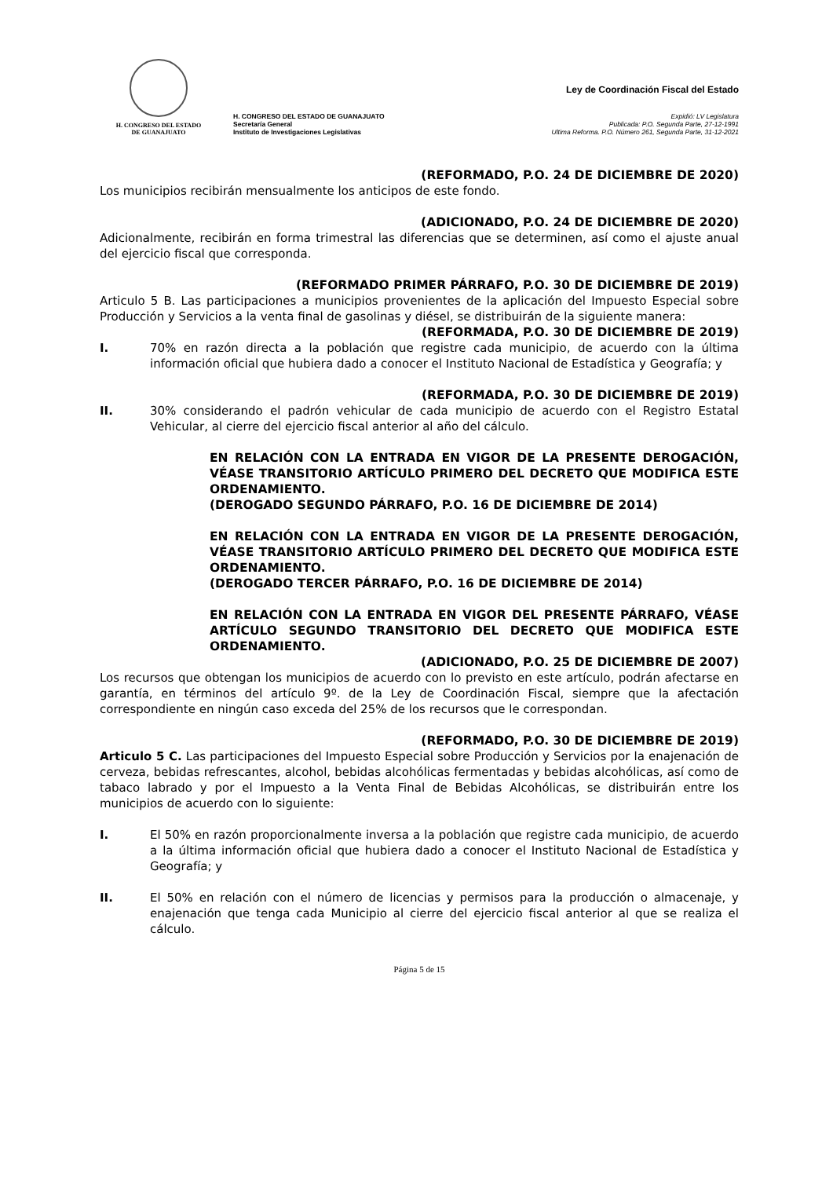H. CONGRESO DEL ESTADO
DE GUANAJUATO
H. CONGRESO DEL ESTADO DE GUANAJUATO
Secretaría General
Instituto de Investigaciones Legislativas
Ley de Coordinación Fiscal del Estado
Expidió: LV Legislatura
Publicada: P.O. Segunda Parte, 27-12-1991
Ultima Reforma. P.O. Número 261, Segunda Parte, 31-12-2021
(REFORMADO, P.O. 24 DE DICIEMBRE DE 2020)
Los municipios recibirán mensualmente los anticipos de este fondo.
(ADICIONADO, P.O. 24 DE DICIEMBRE DE 2020)
Adicionalmente, recibirán en forma trimestral las diferencias que se determinen, así como el ajuste anual del ejercicio fiscal que corresponda.
(REFORMADO PRIMER PÁRRAFO, P.O. 30 DE DICIEMBRE DE 2019)
Articulo 5 B. Las participaciones a municipios provenientes de la aplicación del Impuesto Especial sobre Producción y Servicios a la venta final de gasolinas y diésel, se distribuirán de la siguiente manera:
(REFORMADA, P.O. 30 DE DICIEMBRE DE 2019)
I. 70% en razón directa a la población que registre cada municipio, de acuerdo con la última información oficial que hubiera dado a conocer el Instituto Nacional de Estadística y Geografía; y
(REFORMADA, P.O. 30 DE DICIEMBRE DE 2019)
II. 30% considerando el padrón vehicular de cada municipio de acuerdo con el Registro Estatal Vehicular, al cierre del ejercicio fiscal anterior al año del cálculo.
EN RELACIÓN CON LA ENTRADA EN VIGOR DE LA PRESENTE DEROGACIÓN, VÉASE TRANSITORIO ARTÍCULO PRIMERO DEL DECRETO QUE MODIFICA ESTE ORDENAMIENTO.
(DEROGADO SEGUNDO PÁRRAFO, P.O. 16 DE DICIEMBRE DE 2014)
EN RELACIÓN CON LA ENTRADA EN VIGOR DE LA PRESENTE DEROGACIÓN, VÉASE TRANSITORIO ARTÍCULO PRIMERO DEL DECRETO QUE MODIFICA ESTE ORDENAMIENTO.
(DEROGADO TERCER PÁRRAFO, P.O. 16 DE DICIEMBRE DE 2014)
EN RELACIÓN CON LA ENTRADA EN VIGOR DEL PRESENTE PÁRRAFO, VÉASE ARTÍCULO SEGUNDO TRANSITORIO DEL DECRETO QUE MODIFICA ESTE ORDENAMIENTO.
(ADICIONADO, P.O. 25 DE DICIEMBRE DE 2007)
Los recursos que obtengan los municipios de acuerdo con lo previsto en este artículo, podrán afectarse en garantía, en términos del artículo 9º. de la Ley de Coordinación Fiscal, siempre que la afectación correspondiente en ningún caso exceda del 25% de los recursos que le correspondan.
(REFORMADO, P.O. 30 DE DICIEMBRE DE 2019)
Articulo 5 C. Las participaciones del Impuesto Especial sobre Producción y Servicios por la enajenación de cerveza, bebidas refrescantes, alcohol, bebidas alcohólicas fermentadas y bebidas alcohólicas, así como de tabaco labrado y por el Impuesto a la Venta Final de Bebidas Alcohólicas, se distribuirán entre los municipios de acuerdo con lo siguiente:
I. El 50% en razón proporcionalmente inversa a la población que registre cada municipio, de acuerdo a la última información oficial que hubiera dado a conocer el Instituto Nacional de Estadística y Geografía; y
II. El 50% en relación con el número de licencias y permisos para la producción o almacenaje, y enajenación que tenga cada Municipio al cierre del ejercicio fiscal anterior al que se realiza el cálculo.
Página 5 de 15